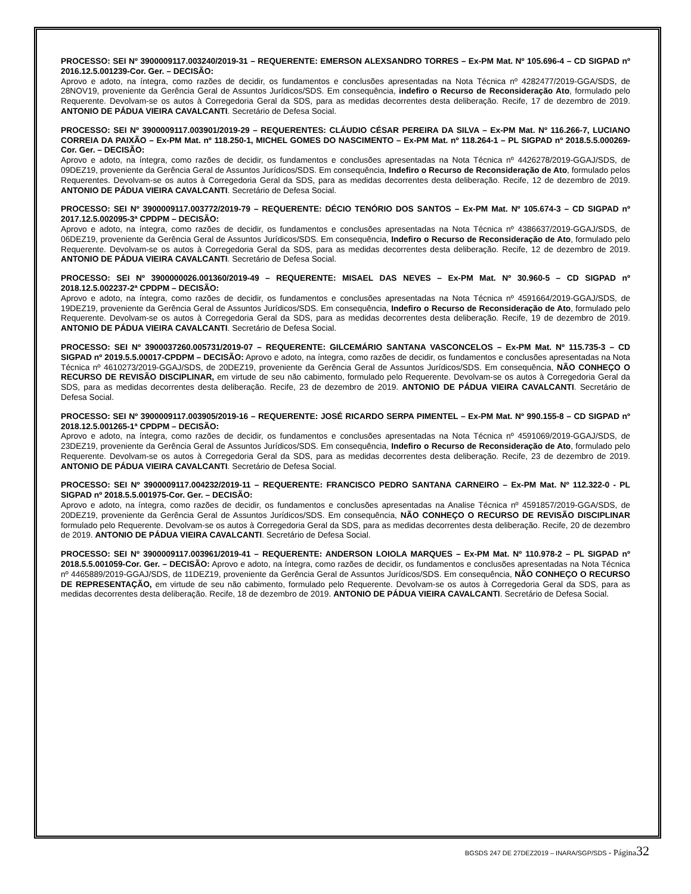PROCESSO: SEI Nº 3900009117.003240/2019-31 – REQUERENTE: EMERSON ALEXSANDRO TORRES – Ex-PM Mat. Nº 105.696-4 – CD SIGPAD nº 2016.12.5.001239-Cor. Ger. – DECISÃO:
Aprovo e adoto, na íntegra, como razões de decidir, os fundamentos e conclusões apresentadas na Nota Técnica nº 4282477/2019-GGA/SDS, de 28NOV19, proveniente da Gerência Geral de Assuntos Jurídicos/SDS. Em consequência, indefiro o Recurso de Reconsideração Ato, formulado pelo Requerente. Devolvam-se os autos à Corregedoria Geral da SDS, para as medidas decorrentes desta deliberação. Recife, 17 de dezembro de 2019. ANTONIO DE PÁDUA VIEIRA CAVALCANTI. Secretário de Defesa Social.
PROCESSO: SEI Nº 3900009117.003901/2019-29 – REQUERENTES: CLÁUDIO CÉSAR PEREIRA DA SILVA – Ex-PM Mat. Nº 116.266-7, LUCIANO CORREIA DA PAIXÃO – Ex-PM Mat. nº 118.250-1, MICHEL GOMES DO NASCIMENTO – Ex-PM Mat. nº 118.264-1 – PL SIGPAD nº 2018.5.5.000269-Cor. Ger. – DECISÃO:
Aprovo e adoto, na íntegra, como razões de decidir, os fundamentos e conclusões apresentadas na Nota Técnica nº 4426278/2019-GGAJ/SDS, de 09DEZ19, proveniente da Gerência Geral de Assuntos Jurídicos/SDS. Em consequência, Indefiro o Recurso de Reconsideração de Ato, formulado pelos Requerentes. Devolvam-se os autos à Corregedoria Geral da SDS, para as medidas decorrentes desta deliberação. Recife, 12 de dezembro de 2019. ANTONIO DE PÁDUA VIEIRA CAVALCANTI. Secretário de Defesa Social.
PROCESSO: SEI Nº 3900009117.003772/2019-79 – REQUERENTE: DÉCIO TENÓRIO DOS SANTOS – Ex-PM Mat. Nº 105.674-3 – CD SIGPAD nº 2017.12.5.002095-3ª CPDPM – DECISÃO:
Aprovo e adoto, na íntegra, como razões de decidir, os fundamentos e conclusões apresentadas na Nota Técnica nº 4386637/2019-GGAJ/SDS, de 06DEZ19, proveniente da Gerência Geral de Assuntos Jurídicos/SDS. Em consequência, Indefiro o Recurso de Reconsideração de Ato, formulado pelo Requerente. Devolvam-se os autos à Corregedoria Geral da SDS, para as medidas decorrentes desta deliberação. Recife, 12 de dezembro de 2019. ANTONIO DE PÁDUA VIEIRA CAVALCANTI. Secretário de Defesa Social.
PROCESSO: SEI Nº 3900000026.001360/2019-49 – REQUERENTE: MISAEL DAS NEVES – Ex-PM Mat. Nº 30.960-5 – CD SIGPAD nº 2018.12.5.002237-2ª CPDPM – DECISÃO:
Aprovo e adoto, na íntegra, como razões de decidir, os fundamentos e conclusões apresentadas na Nota Técnica nº 4591664/2019-GGAJ/SDS, de 19DEZ19, proveniente da Gerência Geral de Assuntos Jurídicos/SDS. Em consequência, Indefiro o Recurso de Reconsideração de Ato, formulado pelo Requerente. Devolvam-se os autos à Corregedoria Geral da SDS, para as medidas decorrentes desta deliberação. Recife, 19 de dezembro de 2019. ANTONIO DE PÁDUA VIEIRA CAVALCANTI. Secretário de Defesa Social.
PROCESSO: SEI Nº 3900037260.005731/2019-07 – REQUERENTE: GILCEMÁRIO SANTANA VASCONCELOS – Ex-PM Mat. Nº 115.735-3 – CD SIGPAD nº 2019.5.5.00017-CPDPM – DECISÃO: Aprovo e adoto, na íntegra, como razões de decidir, os fundamentos e conclusões apresentadas na Nota Técnica nº 4610273/2019-GGAJ/SDS, de 20DEZ19, proveniente da Gerência Geral de Assuntos Jurídicos/SDS. Em consequência, NÃO CONHEÇO O RECURSO DE REVISÃO DISCIPLINAR, em virtude de seu não cabimento, formulado pelo Requerente. Devolvam-se os autos à Corregedoria Geral da SDS, para as medidas decorrentes desta deliberação. Recife, 23 de dezembro de 2019. ANTONIO DE PÁDUA VIEIRA CAVALCANTI. Secretário de Defesa Social.
PROCESSO: SEI Nº 3900009117.003905/2019-16 – REQUERENTE: JOSÉ RICARDO SERPA PIMENTEL – Ex-PM Mat. Nº 990.155-8 – CD SIGPAD nº 2018.12.5.001265-1ª CPDPM – DECISÃO:
Aprovo e adoto, na íntegra, como razões de decidir, os fundamentos e conclusões apresentadas na Nota Técnica nº 4591069/2019-GGAJ/SDS, de 23DEZ19, proveniente da Gerência Geral de Assuntos Jurídicos/SDS. Em consequência, Indefiro o Recurso de Reconsideração de Ato, formulado pelo Requerente. Devolvam-se os autos à Corregedoria Geral da SDS, para as medidas decorrentes desta deliberação. Recife, 23 de dezembro de 2019. ANTONIO DE PÁDUA VIEIRA CAVALCANTI. Secretário de Defesa Social.
PROCESSO: SEI Nº 3900009117.004232/2019-11 – REQUERENTE: FRANCISCO PEDRO SANTANA CARNEIRO – Ex-PM Mat. Nº 112.322-0 - PL SIGPAD nº 2018.5.5.001975-Cor. Ger. – DECISÃO:
Aprovo e adoto, na íntegra, como razões de decidir, os fundamentos e conclusões apresentadas na Analise Técnica nº 4591857/2019-GGA/SDS, de 20DEZ19, proveniente da Gerência Geral de Assuntos Jurídicos/SDS. Em consequência, NÃO CONHEÇO O RECURSO DE REVISÃO DISCIPLINAR formulado pelo Requerente. Devolvam-se os autos à Corregedoria Geral da SDS, para as medidas decorrentes desta deliberação. Recife, 20 de dezembro de 2019. ANTONIO DE PÁDUA VIEIRA CAVALCANTI. Secretário de Defesa Social.
PROCESSO: SEI Nº 3900009117.003961/2019-41 – REQUERENTE: ANDERSON LOIOLA MARQUES – Ex-PM Mat. Nº 110.978-2 – PL SIGPAD nº 2018.5.5.001059-Cor. Ger. – DECISÃO: Aprovo e adoto, na íntegra, como razões de decidir, os fundamentos e conclusões apresentadas na Nota Técnica nº 4465889/2019-GGAJ/SDS, de 11DEZ19, proveniente da Gerência Geral de Assuntos Jurídicos/SDS. Em consequência, NÃO CONHEÇO O RECURSO DE REPRESENTAÇÃO, em virtude de seu não cabimento, formulado pelo Requerente. Devolvam-se os autos à Corregedoria Geral da SDS, para as medidas decorrentes desta deliberação. Recife, 18 de dezembro de 2019. ANTONIO DE PÁDUA VIEIRA CAVALCANTI. Secretário de Defesa Social.
BGSDS 247 DE 27DEZ2019 – INARA/SGP/SDS - Página 32